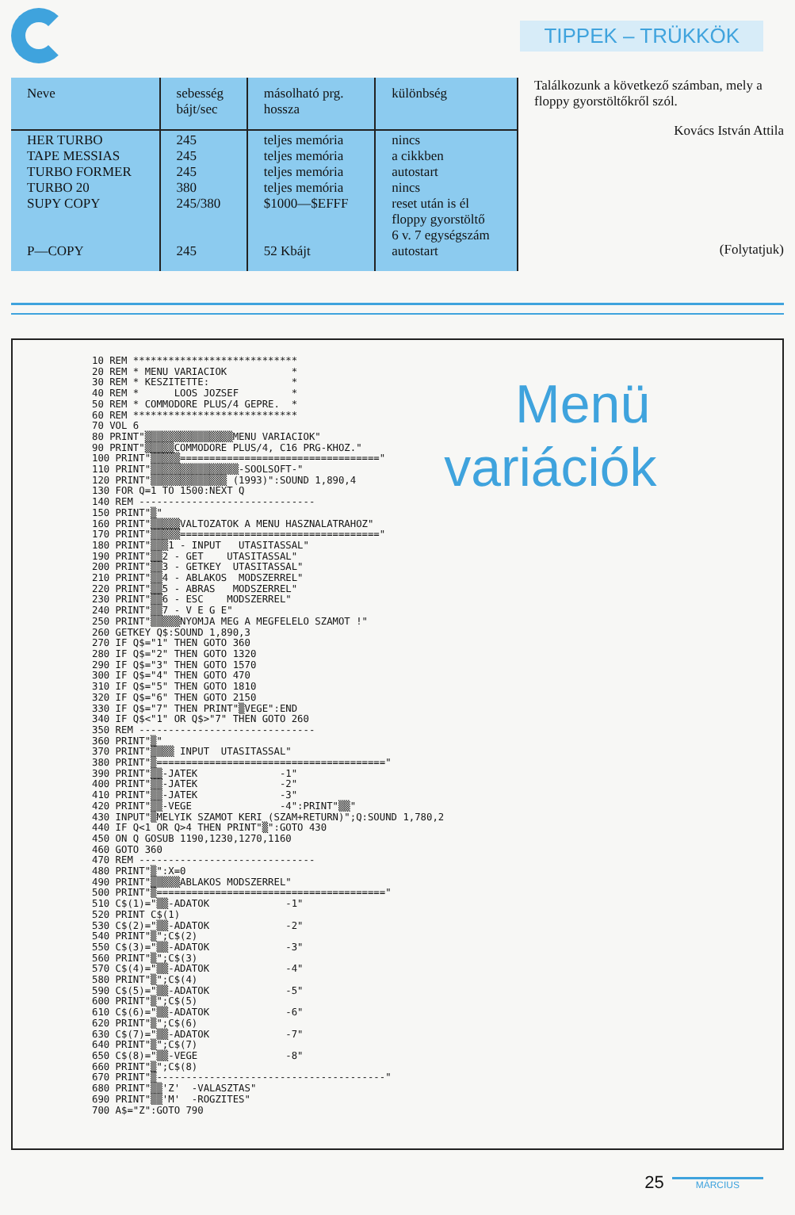TIPPEK – TRÜKKÖK
| Neve | sebesség bájt/sec | másolható prg. hossza | különbség |
| --- | --- | --- | --- |
| HER TURBO TAPE MESSIAS TURBO FORMER TURBO 20 SUPY COPY P—COPY | 245 245 245 380 245/380 245 | teljes memória teljes memória teljes memória teljes memória $1000—$EFFF 52 Kbájt | nincs a cikkben autostart nincs reset után is él floppy gyorstöltő 6 v. 7 egységszám autostart |
Találkozunk a következő számban, mely a floppy gyorstöltőkről szól.
Kovács István Attila
(Folytatjuk)
10 REM ****************************
20 REM * MENU VARIACIOK           *
30 REM * KESZITETTE:              *
40 REM *      LOOS JOZSEF         *
50 REM * COMMODORE PLUS/4 GEPRE.  *
60 REM ****************************
70 VOL 6
80 PRINT"▒▒▒▒▒▒▒▒▒▒▒▒▒▒▒MENU VARIACIOK"
90 PRINT"▒▒▒▒▒COMMODORE PLUS/4, C16 PRG-KHOZ."
100 PRINT"▒▒▒▒▒=================================="
110 PRINT"▒▒▒▒▒▒▒▒▒▒▒▒▒▒▒-SOOLSOFT-"
120 PRINT"▒▒▒▒▒▒▒▒▒▒▒▒▒ (1993)":SOUND 1,890,4
130 FOR Q=1 TO 1500:NEXT Q
140 REM ------------------------------
150 PRINT"▒"
160 PRINT"▒▒▒▒▒VALTOZATOK A MENU HASZNALATRAHOZ"
170 PRINT"▒▒▒▒▒=================================="
180 PRINT"▒▒▒1 - INPUT   UTASITASSAL"
190 PRINT"▒▒2 - GET    UTASITASSAL"
200 PRINT"▒▒3 - GETKEY  UTASITASSAL"
210 PRINT"▒▒4 - ABLAKOS  MODSZERREL"
220 PRINT"▒▒5 - ABRAS   MODSZERREL"
230 PRINT"▒▒6 - ESC    MODSZERREL"
240 PRINT"▒▒7 - V E G E"
250 PRINT"▒▒▒▒▒NYOMJA MEG A MEGFELELO SZAMOT !"
260 GETKEY Q$:SOUND 1,890,3
270 IF Q$="1" THEN GOTO 360
280 IF Q$="2" THEN GOTO 1320
290 IF Q$="3" THEN GOTO 1570
300 IF Q$="4" THEN GOTO 470
310 IF Q$="5" THEN GOTO 1810
320 IF Q$="6" THEN GOTO 2150
330 IF Q$="7" THEN PRINT"▒VEGE":END
340 IF Q$<"1" OR Q$>"7" THEN GOTO 260
350 REM ------------------------------
360 PRINT"▒"
370 PRINT"▒▒▒▒ INPUT  UTASITASSAL"
380 PRINT"▒======================================="
390 PRINT"▒▒-JATEK              -1"
400 PRINT"▒▒-JATEK              -2"
410 PRINT"▒▒-JATEK              -3"
420 PRINT"▒▒-VEGE               -4":PRINT"▒▒"
430 INPUT"▒MELYIK SZAMOT KERI (SZAM+RETURN)";Q:SOUND 1,780,2
440 IF Q<1 OR Q>4 THEN PRINT"▒":GOTO 430
450 ON Q GOSUB 1190,1230,1270,1160
460 GOTO 360
470 REM ------------------------------
480 PRINT"▒":X=0
490 PRINT"▒▒▒▒▒ABLAKOS MODSZERREL"
500 PRINT"▒======================================="
510 C$(1)="▒▒-ADATOK             -1"
520 PRINT C$(1)
530 C$(2)="▒▒-ADATOK             -2"
540 PRINT"▒";C$(2)
550 C$(3)="▒▒-ADATOK             -3"
560 PRINT"▒";C$(3)
570 C$(4)="▒▒-ADATOK             -4"
580 PRINT"▒";C$(4)
590 C$(5)="▒▒-ADATOK             -5"
600 PRINT"▒";C$(5)
610 C$(6)="▒▒-ADATOK             -6"
620 PRINT"▒";C$(6)
630 C$(7)="▒▒-ADATOK             -7"
640 PRINT"▒";C$(7)
650 C$(8)="▒▒-VEGE               -8"
660 PRINT"▒";C$(8)
670 PRINT"▒---------------------------------------"
680 PRINT"▒▒'Z'  -VALASZTAS"
690 PRINT"▒▒'M'  -ROGZITES"
700 A$="Z":GOTO 790
Menü variációk
25 MÁRCIUS